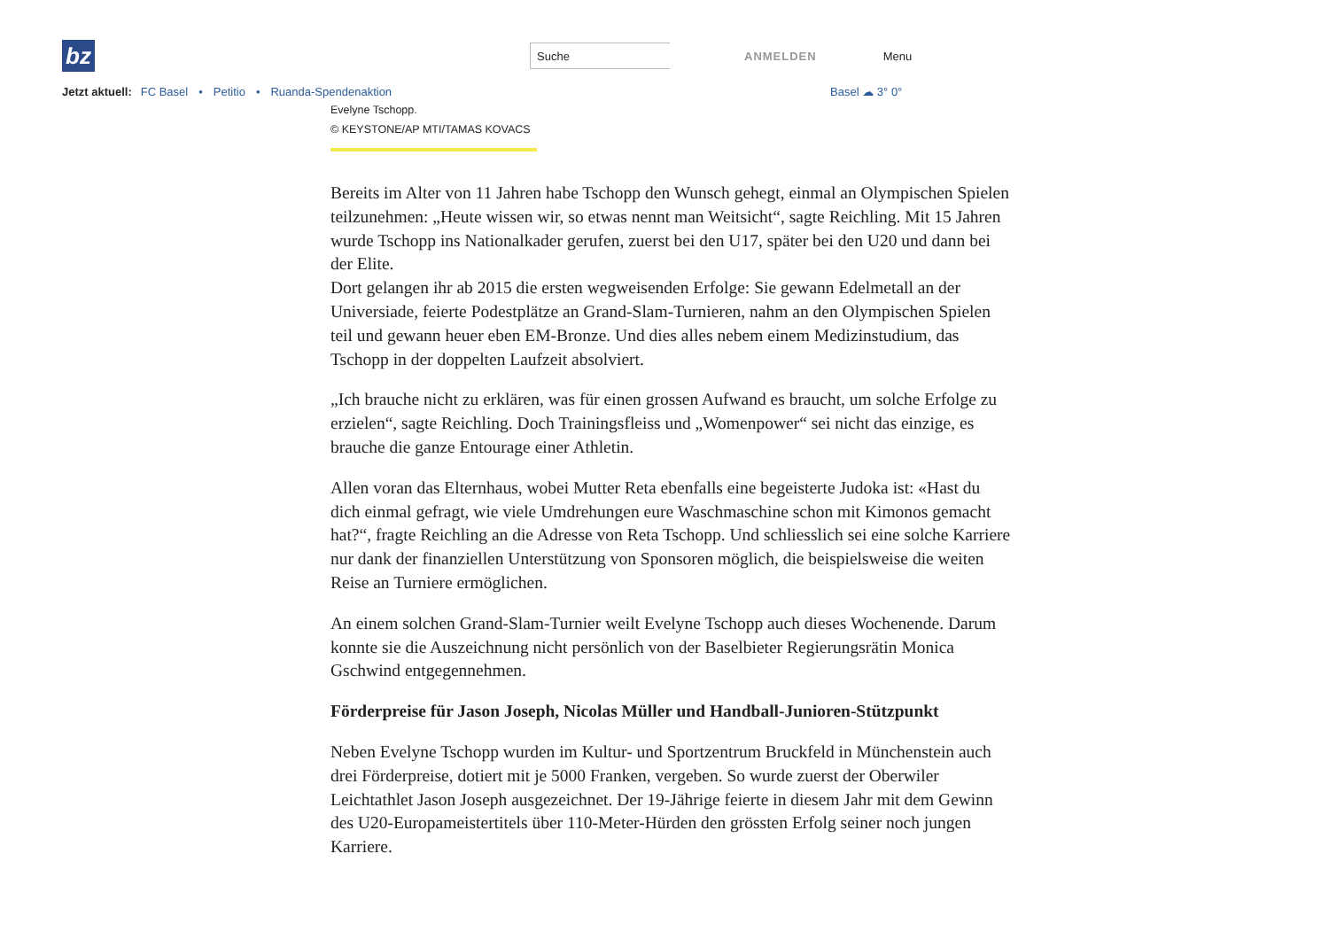bz
Suche
ANMELDEN Menu
Jetzt aktuell: FC Basel • Petitio • Ruanda-Spendenaktion Basel ☁ 3° 0°
Evelyne Tschopp.
© KEYSTONE/AP MTI/TAMAS KOVACS
Bereits im Alter von 11 Jahren habe Tschopp den Wunsch gehegt, einmal an Olympischen Spielen teilzunehmen: „Heute wissen wir, so etwas nennt man Weitsicht“, sagte Reichling. Mit 15 Jahren wurde Tschopp ins Nationalkader gerufen, zuerst bei den U17, später bei den U20 und dann bei der Elite.
Dort gelangen ihr ab 2015 die ersten wegweisenden Erfolge: Sie gewann Edelmetall an der Universiade, feierte Podestplätze an Grand-Slam-Turnieren, nahm an den Olympischen Spielen teil und gewann heuer eben EM-Bronze. Und dies alles nebem einem Medizinstudium, das Tschopp in der doppelten Laufzeit absolviert.
„Ich brauche nicht zu erklären, was für einen grossen Aufwand es braucht, um solche Erfolge zu erzielen“, sagte Reichling. Doch Trainingsfleiss und „Womenpower“ sei nicht das einzige, es brauche die ganze Entourage einer Athletin.
Allen voran das Elternhaus, wobei Mutter Reta ebenfalls eine begeisterte Judoka ist: «Hast du dich einmal gefragt, wie viele Umdrehungen eure Waschmaschine schon mit Kimonos gemacht hat?“, fragte Reichling an die Adresse von Reta Tschopp. Und schliesslich sei eine solche Karriere nur dank der finanziellen Unterstützung von Sponsoren möglich, die beispielsweise die weiten Reise an Turniere ermöglichen.
An einem solchen Grand-Slam-Turnier weilt Evelyne Tschopp auch dieses Wochenende. Darum konnte sie die Auszeichnung nicht persönlich von der Baselbieter Regierungsrätin Monica Gschwind entgegennehmen.
Förderpreise für Jason Joseph, Nicolas Müller und Handball-Junioren-Stützpunkt
Neben Evelyne Tschopp wurden im Kultur- und Sportzentrum Bruckfeld in Münchenstein auch drei Förderpreise, dotiert mit je 5000 Franken, vergeben. So wurde zuerst der Oberwiler Leichtathlet Jason Joseph ausgezeichnet. Der 19-Jährige feierte in diesem Jahr mit dem Gewinn des U20-Europameistertitels über 110-Meter-Hürden den grössten Erfolg seiner noch jungen Karriere.